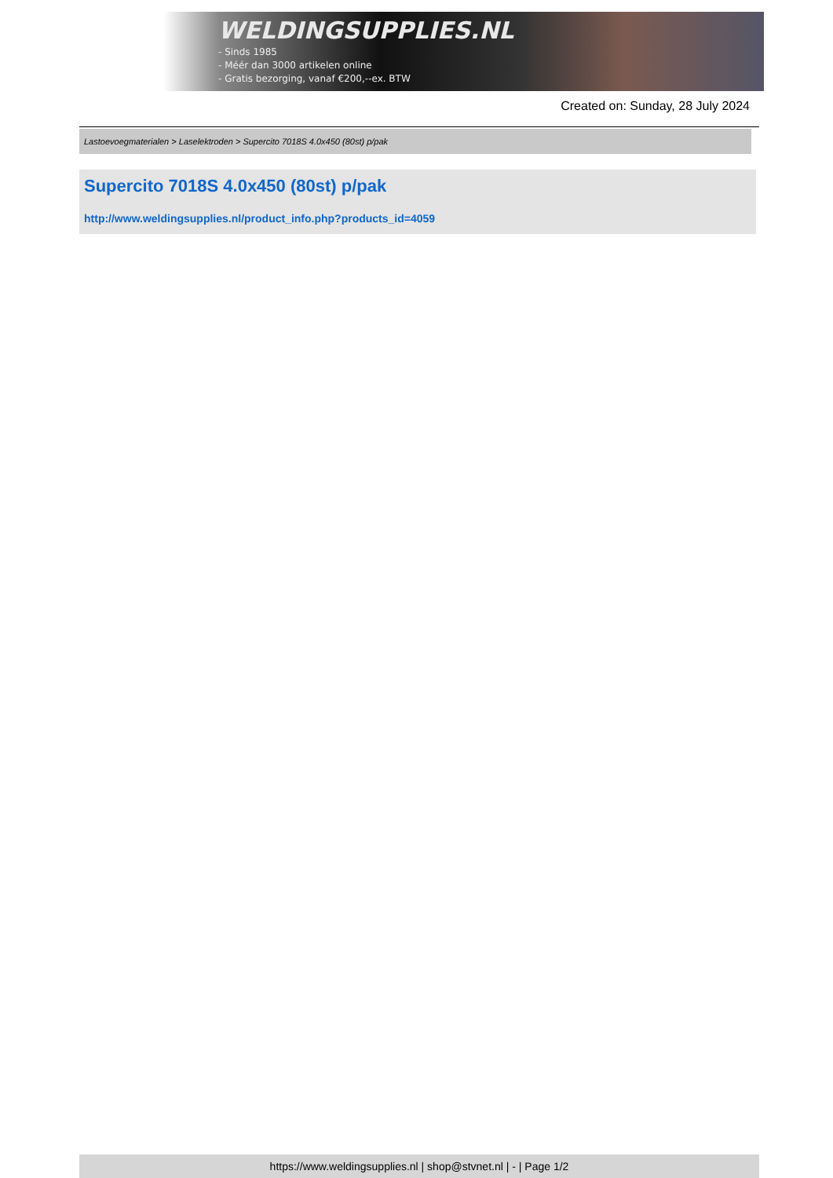WELDINGSUPPLIES.NL
- Sinds 1985
- Méér dan 3000 artikelen online
- Gratis bezorging, vanaf €200,--ex. BTW
Created on: Sunday, 28 July 2024
Lastoevoegmaterialen > Laselektroden > Supercito 7018S 4.0x450 (80st) p/pak
Supercito 7018S 4.0x450 (80st) p/pak
http://www.weldingsupplies.nl/product_info.php?products_id=4059
https://www.weldingsupplies.nl | shop@stvnet.nl | - | Page 1/2